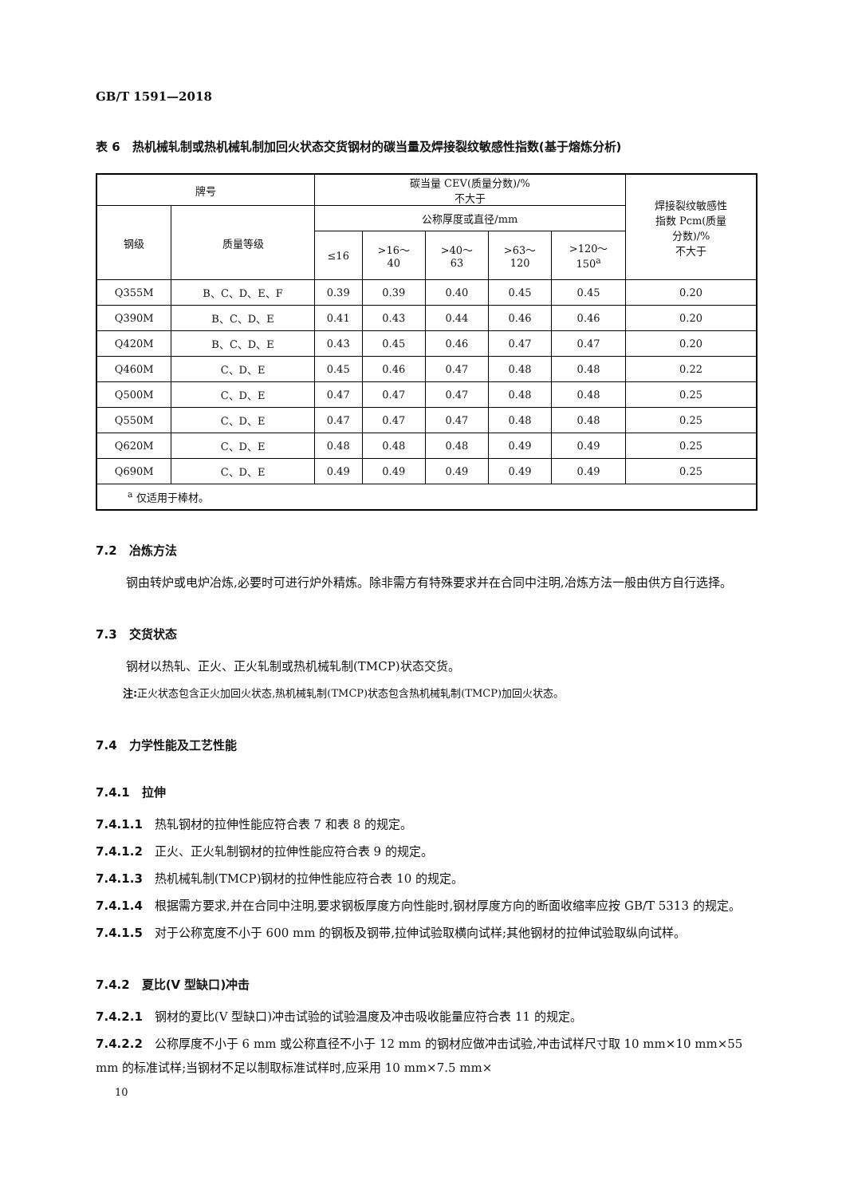GB/T 1591—2018
表 6　热机械轧制或热机械轧制加回火状态交货钢材的碳当量及焊接裂纹敏感性指数(基于熔炼分析)
| 牌号 | | 碳当量 CEV(质量分数)/% 不大于 | | | | | 焊接裂纹敏感性 指数 Pcm(质量 分数)/% 不大于 |
| --- | --- | --- | --- | --- | --- | --- | --- |
| 钢级 | 质量等级 | | | | | | |
| | | 公称厚度或直径/mm | | | | | |
| | | ≤16 | >16～ 40 | >40～ 63 | >63～ 120 | >120～ 150<sup>a</sup> | |
| Q355M | B、C、D、E、F | 0.39 | 0.39 | 0.40 | 0.45 | 0.45 | 0.20 |
| Q390M | B、C、D、E | 0.41 | 0.43 | 0.44 | 0.46 | 0.46 | 0.20 |
| Q420M | B、C、D、E | 0.43 | 0.45 | 0.46 | 0.47 | 0.47 | 0.20 |
| Q460M | C、D、E | 0.45 | 0.46 | 0.47 | 0.48 | 0.48 | 0.22 |
| Q500M | C、D、E | 0.47 | 0.47 | 0.47 | 0.48 | 0.48 | 0.25 |
| Q550M | C、D、E | 0.47 | 0.47 | 0.47 | 0.48 | 0.48 | 0.25 |
| Q620M | C、D、E | 0.48 | 0.48 | 0.48 | 0.49 | 0.49 | 0.25 |
| Q690M | C、D、E | 0.49 | 0.49 | 0.49 | 0.49 | 0.49 | 0.25 |
| <sup>a</sup> 仅适用于棒材。 | | | | | | | |
7.2　冶炼方法
钢由转炉或电炉冶炼,必要时可进行炉外精炼。除非需方有特殊要求并在合同中注明,冶炼方法一般由供方自行选择。
7.3　交货状态
钢材以热轧、正火、正火轧制或热机械轧制(TMCP)状态交货。
注: 正火状态包含正火加回火状态,热机械轧制(TMCP)状态包含热机械轧制(TMCP)加回火状态。
7.4　力学性能及工艺性能
7.4.1　拉伸
7.4.1.1　热轧钢材的拉伸性能应符合表 7 和表 8 的规定。
7.4.1.2　正火、正火轧制钢材的拉伸性能应符合表 9 的规定。
7.4.1.3　热机械轧制(TMCP)钢材的拉伸性能应符合表 10 的规定。
7.4.1.4　根据需方要求,并在合同中注明,要求钢板厚度方向性能时,钢材厚度方向的断面收缩率应按 GB/T 5313 的规定。
7.4.1.5　对于公称宽度不小于 600 mm 的钢板及钢带,拉伸试验取横向试样;其他钢材的拉伸试验取纵向试样。
7.4.2　夏比(V 型缺口)冲击
7.4.2.1　钢材的夏比(V 型缺口)冲击试验的试验温度及冲击吸收能量应符合表 11 的规定。
7.4.2.2　公称厚度不小于 6 mm 或公称直径不小于 12 mm 的钢材应做冲击试验,冲击试样尺寸取 10 mm×10 mm×55 mm 的标准试样;当钢材不足以制取标准试样时,应采用 10 mm×7.5 mm×
10